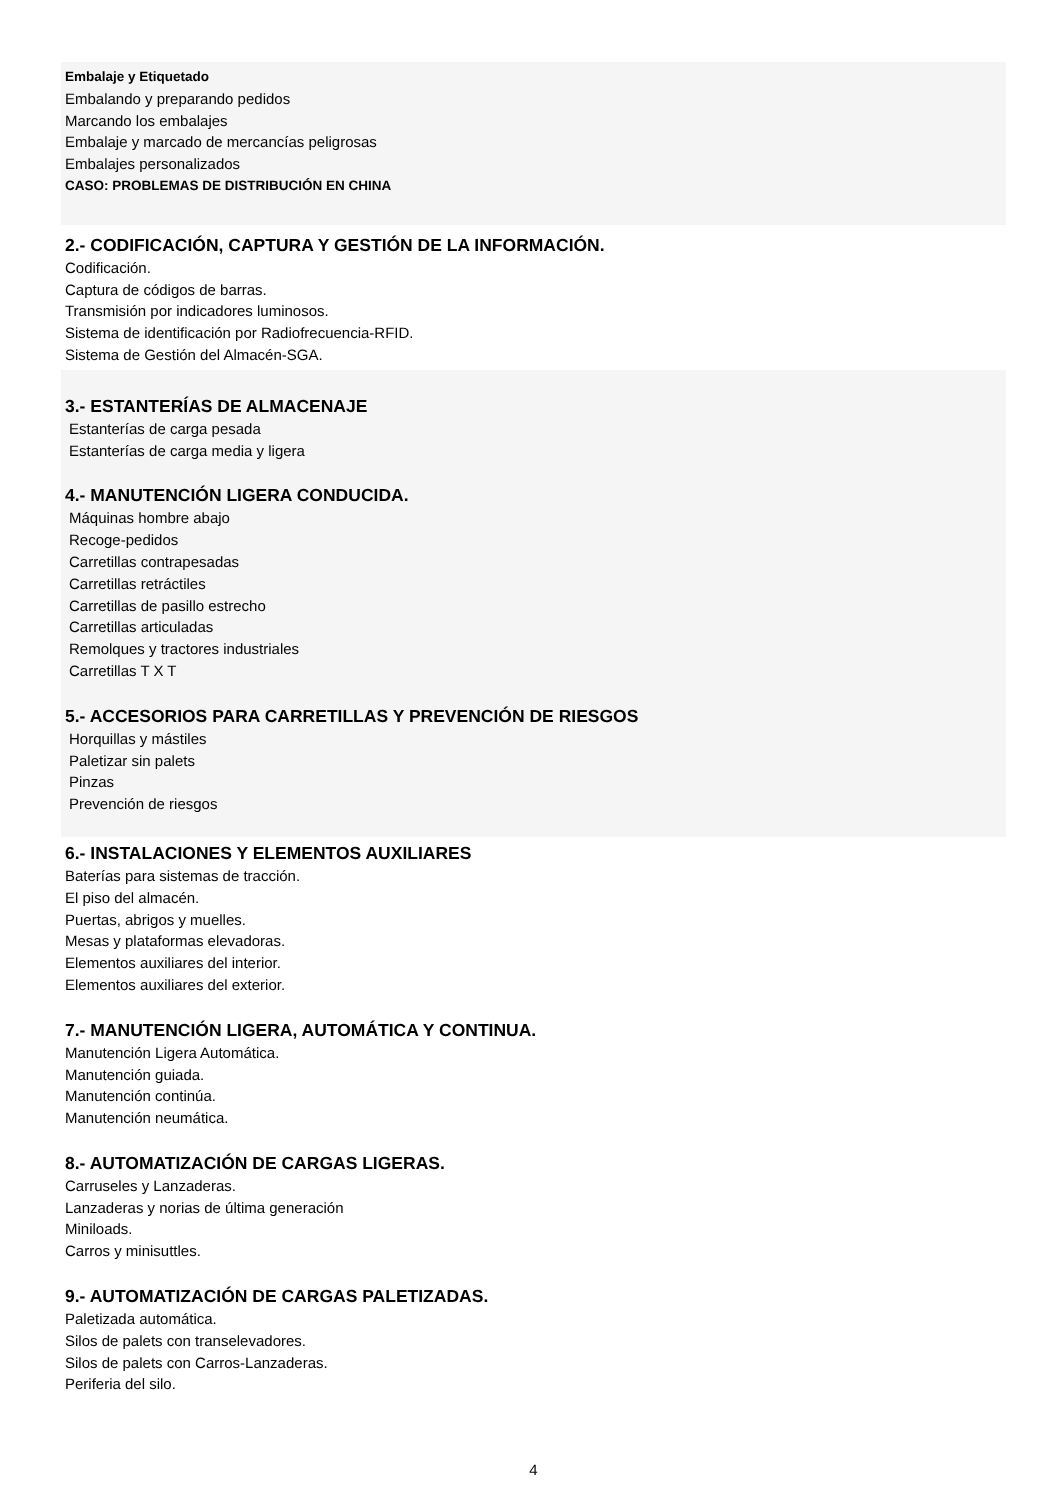Embalaje y Etiquetado
Embalando y preparando pedidos
Marcando los embalajes
Embalaje y marcado de mercancías peligrosas
Embalajes personalizados
CASO: PROBLEMAS DE DISTRIBUCIÓN EN CHINA
2.- CODIFICACIÓN, CAPTURA Y GESTIÓN DE LA INFORMACIÓN.
Codificación.
Captura de códigos de barras.
Transmisión por indicadores luminosos.
Sistema de identificación por Radiofrecuencia-RFID.
Sistema de Gestión del Almacén-SGA.
3.- ESTANTERÍAS DE ALMACENAJE
Estanterías de carga pesada
Estanterías de carga media y ligera
4.- MANUTENCIÓN LIGERA CONDUCIDA.
Máquinas hombre abajo
Recoge-pedidos
Carretillas contrapesadas
Carretillas retráctiles
Carretillas de pasillo estrecho
Carretillas articuladas
Remolques y tractores industriales
Carretillas T X T
5.- ACCESORIOS PARA CARRETILLAS Y PREVENCIÓN DE RIESGOS
Horquillas y mástiles
Paletizar sin palets
Pinzas
Prevención de riesgos
6.- INSTALACIONES Y ELEMENTOS AUXILIARES
Baterías para sistemas de tracción.
El piso del almacén.
Puertas, abrigos y muelles.
Mesas y plataformas elevadoras.
Elementos auxiliares del interior.
Elementos auxiliares del exterior.
7.- MANUTENCIÓN LIGERA, AUTOMÁTICA Y CONTINUA.
Manutención Ligera Automática.
Manutención guiada.
Manutención continúa.
Manutención neumática.
8.- AUTOMATIZACIÓN DE CARGAS LIGERAS.
Carruseles y Lanzaderas.
Lanzaderas y norias de última generación
Miniloads.
Carros y minisuttles.
9.- AUTOMATIZACIÓN DE CARGAS PALETIZADAS.
Paletizada automática.
Silos de palets con transelevadores.
Silos de palets con Carros-Lanzaderas.
Periferia del silo.
4